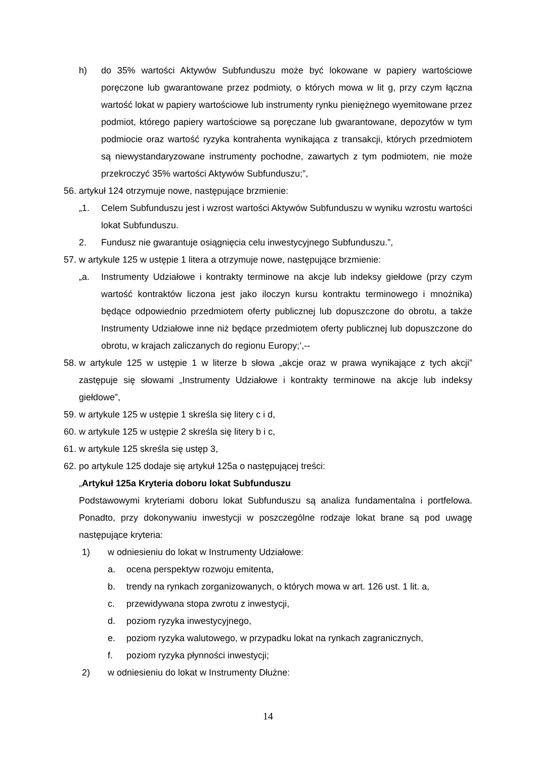h) do 35% wartości Aktywów Subfunduszu może być lokowane w papiery wartościowe poręczone lub gwarantowane przez podmioty, o których mowa w lit g, przy czym łączna wartość lokat w papiery wartościowe lub instrumenty rynku pieniężnego wyemitowane przez podmiot, którego papiery wartościowe są poręczane lub gwarantowane, depozytów w tym podmiocie oraz wartość ryzyka kontrahenta wynikająca z transakcji, których przedmiotem są niewystandaryzowane instrumenty pochodne, zawartych z tym podmiotem, nie może przekroczyć 35% wartości Aktywów Subfunduszu;”,
56. artykuł 124 otrzymuje nowe, następujące brzmienie:
„1. Celem Subfunduszu jest i wzrost wartości Aktywów Subfunduszu w wyniku wzrostu wartości lokat Subfunduszu.
2. Fundusz nie gwarantuje osiągnięcia celu inwestycyjnego Subfunduszu.”,
57. w artykule 125 w ustępie 1 litera a otrzymuje nowe, następujące brzmienie:
„a. Instrumenty Udziałowe i kontrakty terminowe na akcje lub indeksy giełdowe (przy czym wartość kontraktów liczona jest jako iloczyn kursu kontraktu terminowego i mnożnika) będące odpowiednio przedmiotem oferty publicznej lub dopuszczone do obrotu, a także Instrumenty Udziałowe inne niż będące przedmiotem oferty publicznej lub dopuszczone do obrotu, w krajach zaliczanych do regionu Europy;’,--
58. w artykule 125 w ustępie 1 w literze b słowa „akcje oraz w prawa wynikające z tych akcji” zastępuje się słowami „Instrumenty Udziałowe i kontrakty terminowe na akcje lub indeksy giełdowe”,
59. w artykule 125 w ustępie 1 skreśla się litery c i d,
60. w artykule 125 w ustępie 2 skreśla się litery b i c,
61. w artykule 125 skreśla się ustęp 3,
62. po artykule 125 dodaje się artykuł 125a o następującej treści:
„Artykuł 125a Kryteria doboru lokat Subfunduszu
Podstawowymi kryteriami doboru lokat Subfunduszu są analiza fundamentalna i portfelowa. Ponadto, przy dokonywaniu inwestycji w poszczególne rodzaje lokat brane są pod uwagę następujące kryteria:
1) w odniesieniu do lokat w Instrumenty Udziałowe:
a. ocena perspektyw rozwoju emitenta,
b. trendy na rynkach zorganizowanych, o których mowa w art. 126 ust. 1 lit. a,
c. przewidywana stopa zwrotu z inwestycji,
d. poziom ryzyka inwestycyjnego,
e. poziom ryzyka walutowego, w przypadku lokat na rynkach zagranicznych,
f. poziom ryzyka płynności inwestycji;
2) w odniesieniu do lokat w Instrumenty Dłużne:
14